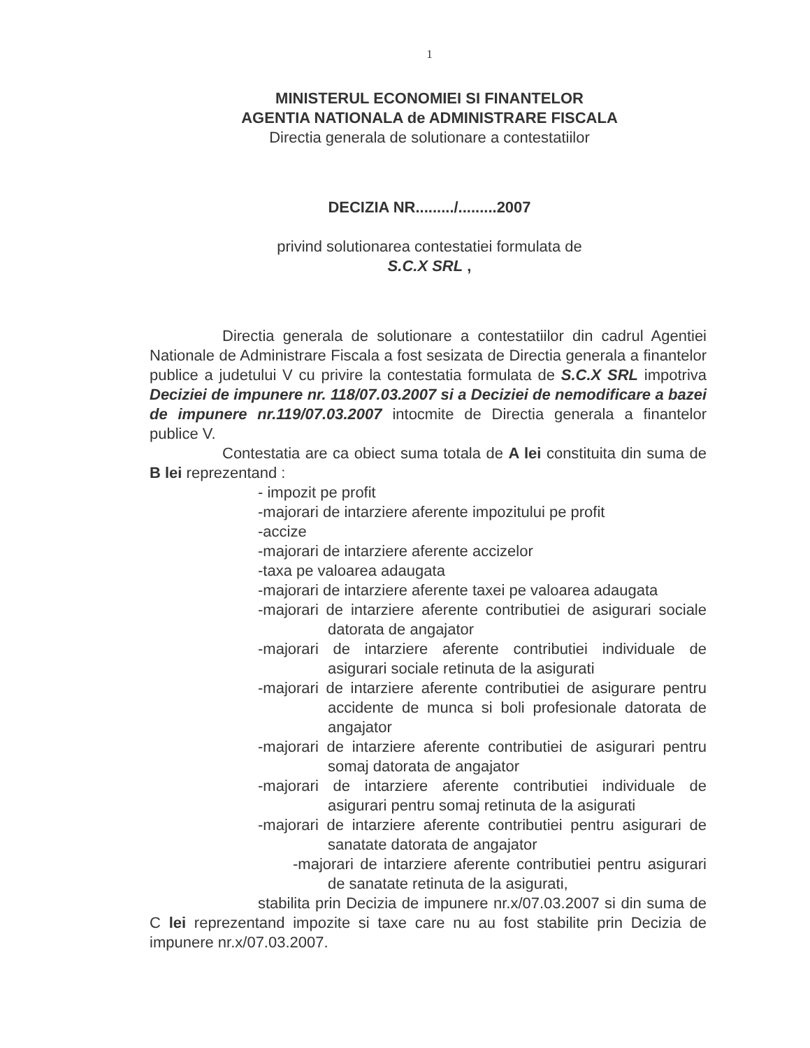1
MINISTERUL ECONOMIEI SI FINANTELOR
AGENTIA NATIONALA de ADMINISTRARE FISCALA
Directia generala de solutionare a contestatiilor
DECIZIA NR........./.........2007
privind solutionarea contestatiei formulata de
S.C.X SRL ,
Directia generala de solutionare a contestatiilor din cadrul Agentiei Nationale de Administrare Fiscala a fost sesizata de Directia generala a finantelor publice a judetului V cu privire la contestatia formulata de S.C.X SRL impotriva Deciziei de impunere nr. 118/07.03.2007 si a Deciziei de nemodificare a bazei de impunere nr.119/07.03.2007 intocmite de Directia generala a finantelor publice V.
Contestatia are ca obiect suma totala de A lei constituita din suma de B lei reprezentand :
- impozit pe profit
-majorari de intarziere aferente impozitului pe profit
-accize
-majorari de intarziere aferente accizelor
-taxa pe valoarea adaugata
-majorari de intarziere aferente taxei pe valoarea adaugata
-majorari de intarziere aferente contributiei de asigurari sociale datorata de angajator
-majorari de intarziere aferente contributiei individuale de asigurari sociale retinuta de la asigurati
-majorari de intarziere aferente contributiei de asigurare pentru accidente de munca si boli profesionale datorata de angajator
-majorari de intarziere aferente contributiei de asigurari pentru somaj datorata de angajator
-majorari de intarziere aferente contributiei individuale de asigurari pentru somaj retinuta de la asigurati
-majorari de intarziere aferente contributiei pentru asigurari de sanatate datorata de angajator
-majorari de intarziere aferente contributiei pentru asigurari de sanatate retinuta de la asigurati,
stabilita prin Decizia de impunere nr.x/07.03.2007 si din suma de C lei reprezentand impozite si taxe care nu au fost stabilite prin Decizia de impunere nr.x/07.03.2007.